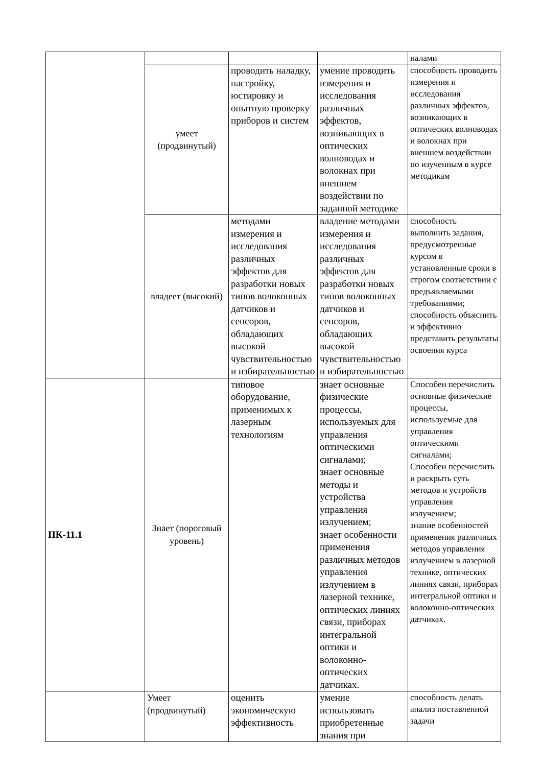| | | | | налами |
| | умеет (продвинутый) | проводить наладку, настройку, юстировку и опытную проверку приборов и систем | умение проводить измерения и исследования различных эффектов, возникающих в оптических волноводах и волокнах при внешнем воздействии по заданной методике | способность проводить измерения и исследования различных эффектов, возникающих в оптических волноводах и волокнах при внешнем воздействии по изученным в курсе методикам |
| | владеет (высокий) | методами измерения и исследования различных эффектов для разработки новых типов волоконных датчиков и сенсоров, обладающих высокой чувствительностью и избирательностью | владение методами измерения и исследования различных эффектов для разработки новых типов волоконных датчиков и сенсоров, обладающих высокой чувствительностью и избирательностью | способность выполнить задания, предусмотренные курсом в установленные сроки в строгом соответствии с предъявляемыми требованиями; способность объяснить и эффективно представить результаты освоения курса |
| ПК-11.1 | Знает (пороговый уровень) | типовое оборудование, применимых к лазерным технологиям | знает основные физические процессы, используемых для управления оптическими сигналами; знает основные методы и устройства управления излучением; знает особенности применения различных методов управления излучением в лазерной технике, оптических линиях связи, приборах интегральной оптики и волоконно-оптических датчиках. | Способен перечислить основные физические процессы, используемые для управления оптическими сигналами; Способен перечислить и раскрыть суть методов и устройств управления излучением; знание особенностей применения различных методов управления излучением в лазерной технике, оптических линиях связи, приборах интегральной оптики и волоконно-оптических датчиках. |
| | Умеет (продвинутый) | оценить экономическую эффективность | умение использовать приобретенные знания при | способность делать анализ поставленной задачи |